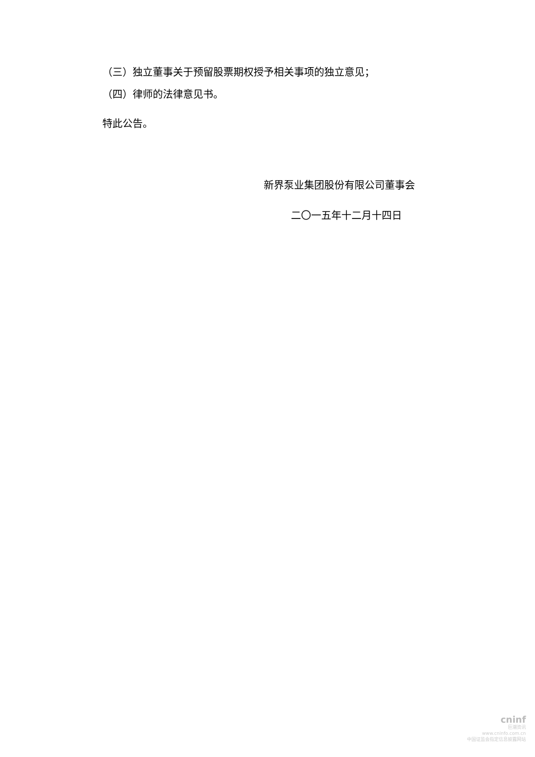（三）独立董事关于预留股票期权授予相关事项的独立意见；
（四）律师的法律意见书。
特此公告。
新界泵业集团股份有限公司董事会
二〇一五年十二月十四日
cninf
巨潮资讯
www.cninfo.com.cn
中国证监会指定信息披露网站